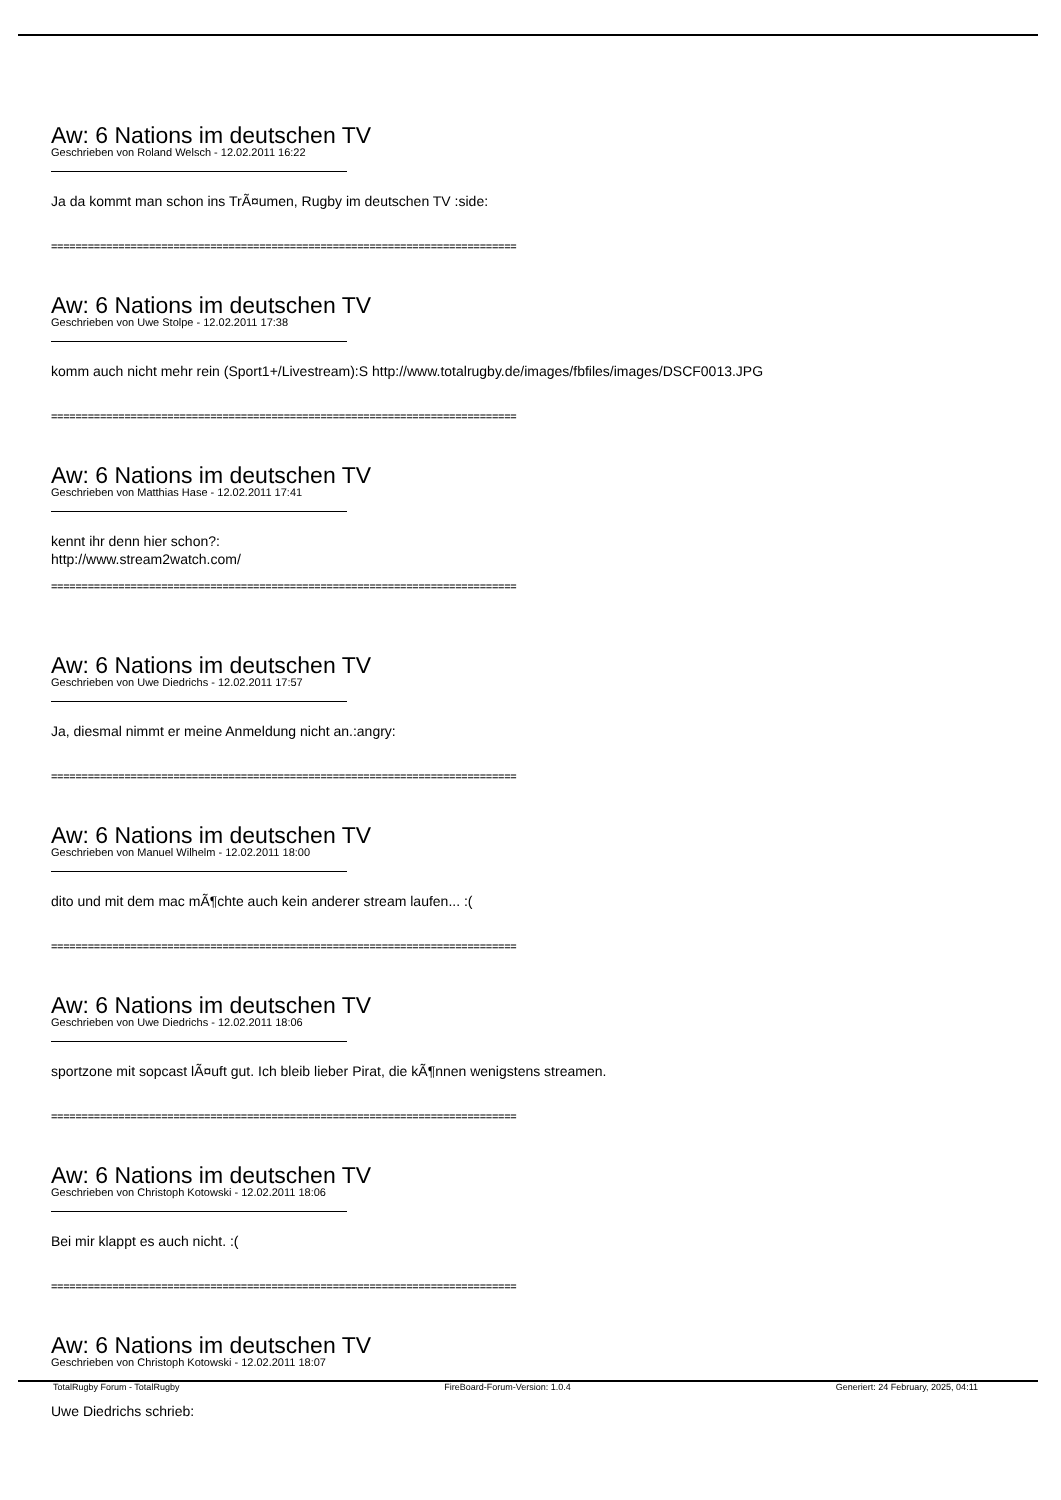Aw: 6 Nations im deutschen TV
Geschrieben von Roland Welsch - 12.02.2011 16:22
Ja da kommt man schon ins TrÃ¤umen, Rugby im deutschen TV :side:
============================================================================
Aw: 6 Nations im deutschen TV
Geschrieben von Uwe Stolpe - 12.02.2011 17:38
komm auch nicht mehr rein (Sport1+/Livestream):S http://www.totalrugby.de/images/fbfiles/images/DSCF0013.JPG
============================================================================
Aw: 6 Nations im deutschen TV
Geschrieben von Matthias Hase - 12.02.2011 17:41
kennt ihr denn hier schon?:
http://www.stream2watch.com/
============================================================================
Aw: 6 Nations im deutschen TV
Geschrieben von Uwe Diedrichs - 12.02.2011 17:57
Ja, diesmal nimmt er meine Anmeldung nicht an.:angry:
============================================================================
Aw: 6 Nations im deutschen TV
Geschrieben von Manuel Wilhelm - 12.02.2011 18:00
dito und mit dem mac mÃ¶chte auch kein anderer stream laufen... :(
============================================================================
Aw: 6 Nations im deutschen TV
Geschrieben von Uwe Diedrichs - 12.02.2011 18:06
sportzone mit sopcast lÃ¤uft gut. Ich bleib lieber Pirat, die kÃ¶nnen wenigstens streamen.
============================================================================
Aw: 6 Nations im deutschen TV
Geschrieben von Christoph Kotowski - 12.02.2011 18:06
Bei mir klappt es auch nicht. :(
============================================================================
Aw: 6 Nations im deutschen TV
Geschrieben von Christoph Kotowski - 12.02.2011 18:07
Uwe Diedrichs schrieb:
TotalRugby Forum - TotalRugby FireBoard-Forum-Version: 1.0.4 Generiert: 24 February, 2025, 04:11